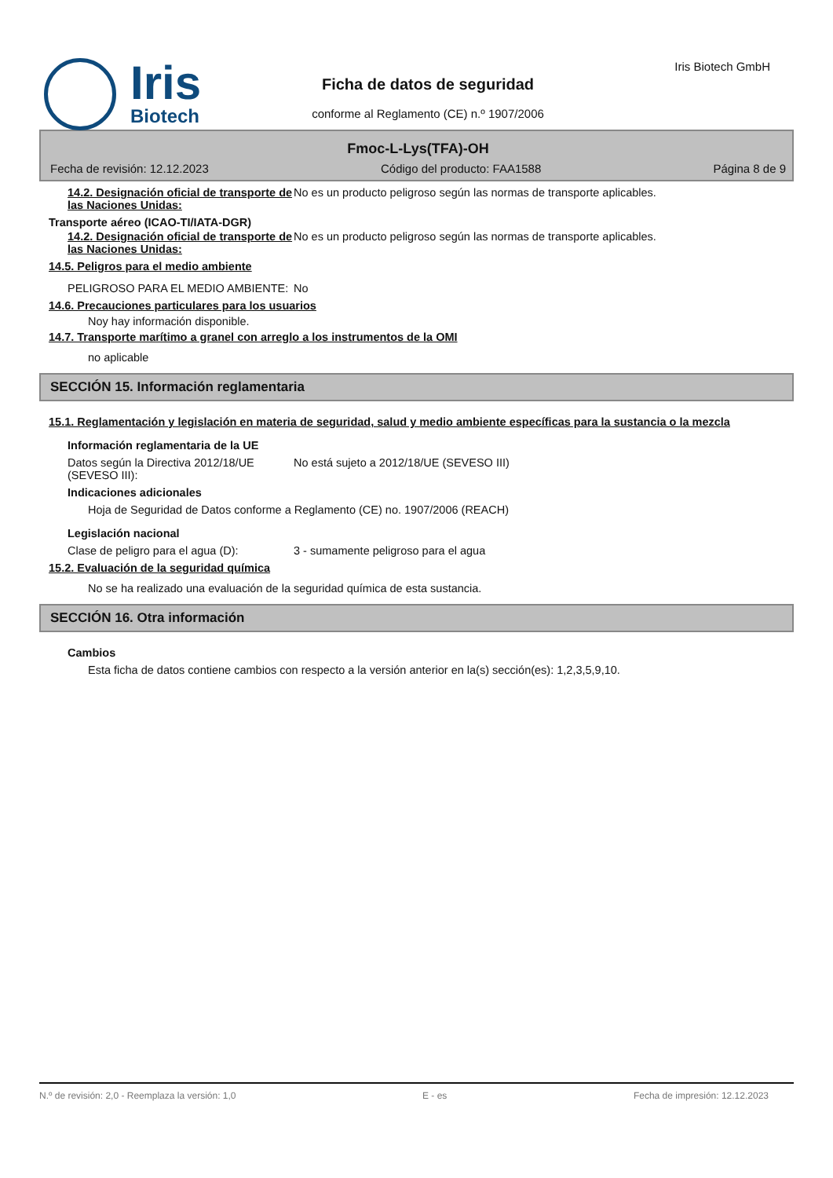Iris
Biotech
Iris Biotech GmbH
Ficha de datos de seguridad
conforme al Reglamento (CE) n.º 1907/2006
Fmoc-L-Lys(TFA)-OH
Fecha de revisión: 12.12.2023 Código del producto: FAA1588 Página 8 de 9
14.2. Designación oficial de transporte de las Naciones Unidas:
No es un producto peligroso según las normas de transporte aplicables.
Transporte aéreo (ICAO-TI/IATA-DGR)
14.2. Designación oficial de transporte de las Naciones Unidas:
No es un producto peligroso según las normas de transporte aplicables.
14.5. Peligros para el medio ambiente
PELIGROSO PARA EL MEDIO AMBIENTE: No
14.6. Precauciones particulares para los usuarios
Noy hay información disponible.
14.7. Transporte marítimo a granel con arreglo a los instrumentos de la OMI
no aplicable
SECCIÓN 15. Información reglamentaria
15.1. Reglamentación y legislación en materia de seguridad, salud y medio ambiente específicas para la sustancia o la mezcla
Información reglamentaria de la UE
Datos según la Directiva 2012/18/UE (SEVESO III):
No está sujeto a 2012/18/UE (SEVESO III)
Indicaciones adicionales
Hoja de Seguridad de Datos conforme a Reglamento (CE) no. 1907/2006 (REACH)
Legislación nacional
Clase de peligro para el agua (D): 3 - sumamente peligroso para el agua
15.2. Evaluación de la seguridad química
No se ha realizado una evaluación de la seguridad química de esta sustancia.
SECCIÓN 16. Otra información
Cambios
Esta ficha de datos contiene cambios con respecto a la versión anterior en la(s) sección(es): 1,2,3,5,9,10.
N.º de revisión: 2,0 - Reemplaza la versión: 1,0 E - es Fecha de impresión: 12.12.2023